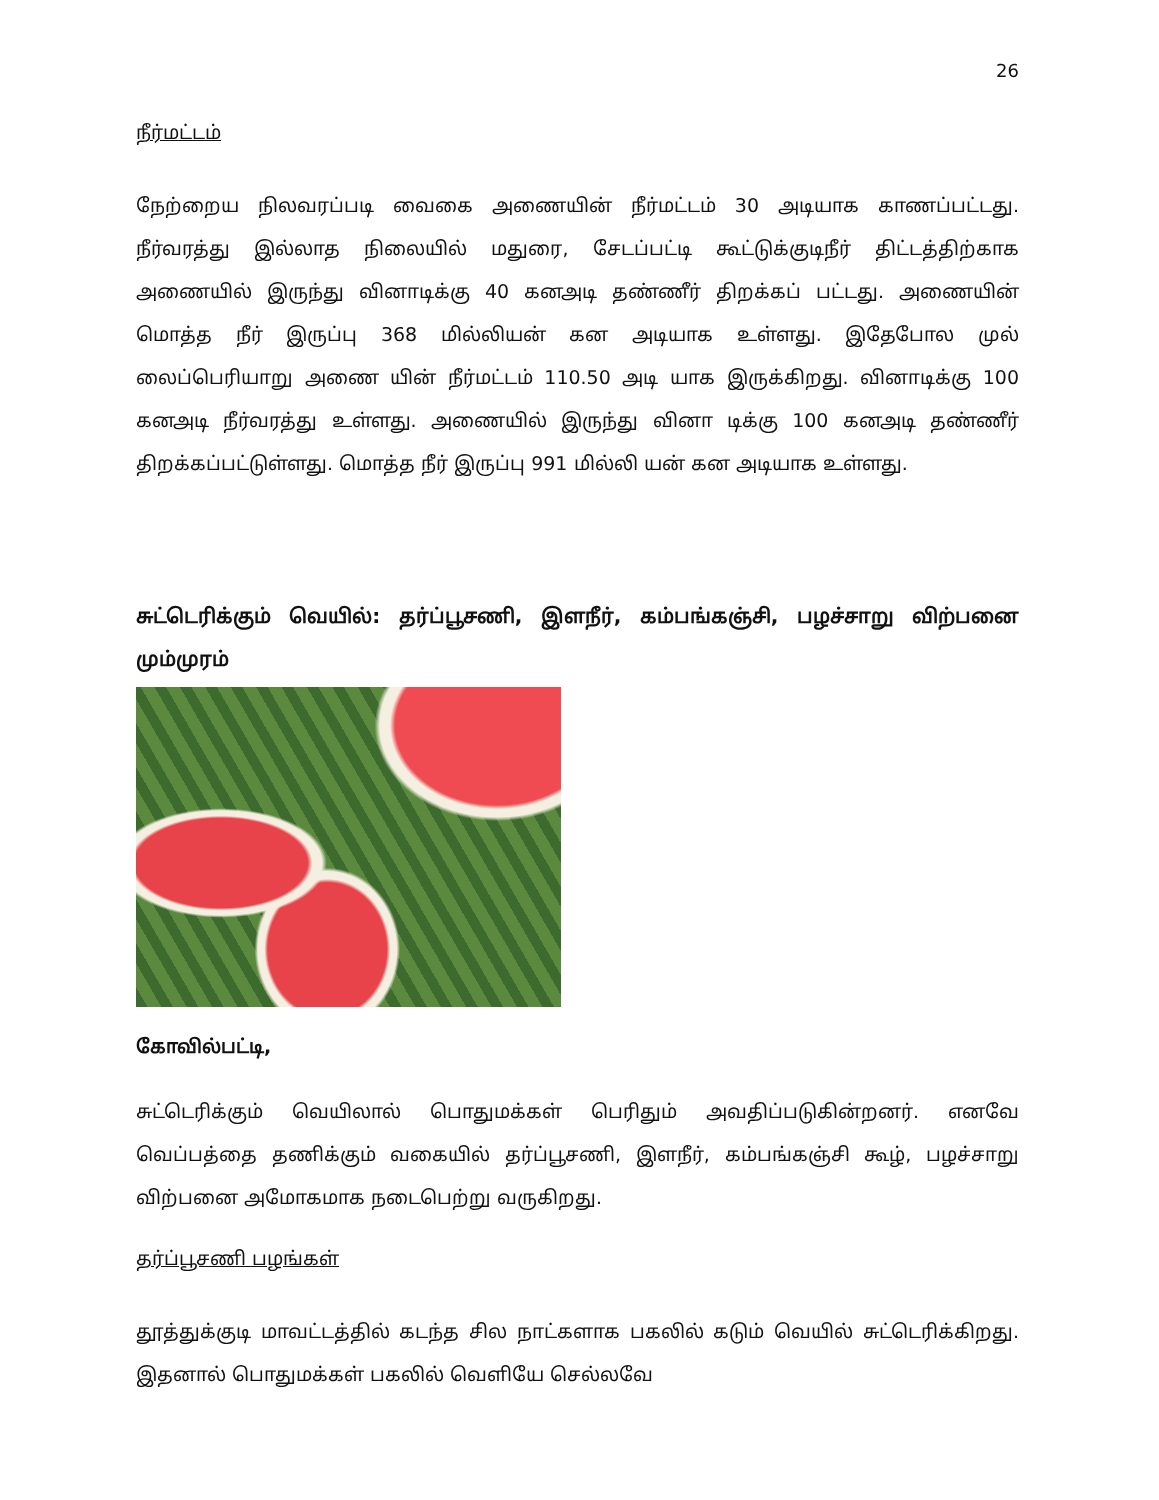26
நீர்மட்டம்
நேற்றைய நிலவரப்படி வைகை அணையின் நீர்மட்டம் 30 அடியாக காணப்பட்டது. நீர்வரத்து இல்லாத நிலையில் மதுரை, சேடப்பட்டி கூட்டுக்குடிநீர் திட்டத்திற்காக அணையில் இருந்து வினாடிக்கு 40 கனஅடி தண்ணீர் திறக்கப் பட்டது. அணையின் மொத்த நீர் இருப்பு 368 மில்லியன் கன அடியாக உள்ளது. இதேபோல முல் லைப்பெரியாறு அணை யின் நீர்மட்டம் 110.50 அடி யாக இருக்கிறது. வினாடிக்கு 100 கனஅடி நீர்வரத்து உள்ளது. அணையில் இருந்து வினா டிக்கு 100 கனஅடி தண்ணீர் திறக்கப்பட்டுள்ளது. மொத்த நீர் இருப்பு 991 மில்லி யன் கன அடியாக உள்ளது.
சுட்டெரிக்கும் வெயில்: தர்ப்பூசணி, இளநீர், கம்பங்கஞ்சி, பழச்சாறு விற்பனை மும்முரம்
கோவில்பட்டி,
சுட்டெரிக்கும் வெயிலால் பொதுமக்கள் பெரிதும் அவதிப்படுகின்றனர். எனவே வெப்பத்தை தணிக்கும் வகையில் தர்ப்பூசணி, இளநீர், கம்பங்கஞ்சி கூழ், பழச்சாறு விற்பனை அமோகமாக நடைபெற்று வருகிறது.
தர்ப்பூசணி பழங்கள்
தூத்துக்குடி மாவட்டத்தில் கடந்த சில நாட்களாக பகலில் கடும் வெயில் சுட்டெரிக்கிறது. இதனால் பொதுமக்கள் பகலில் வெளியே செல்லவே